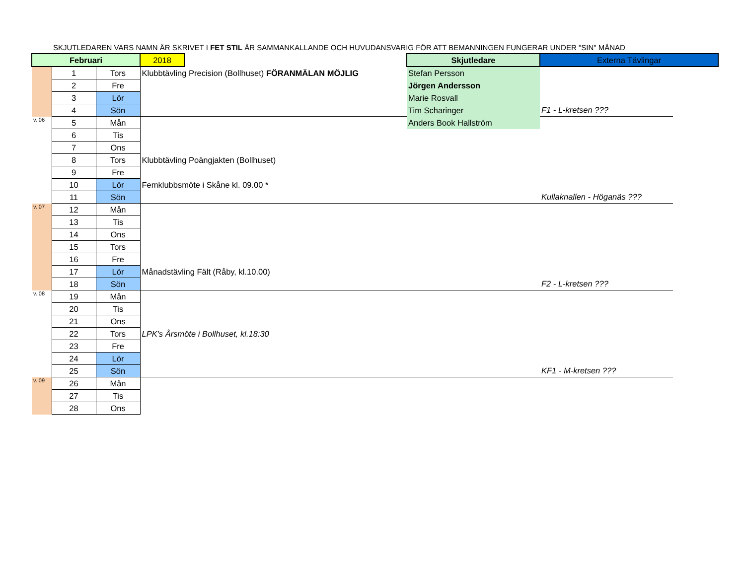SKJUTLEDAREN VARS NAMN ÄR SKRIVET I FET STIL ÄR SAMMANKALLANDE OCH HUVUDANSVARIG FÖR ATT BEMANNINGEN FUNGERAR UNDER "SIN" MÅNAD
| Februari | | | 2018 | | Skjutledare | Externa Tävlingar | |
| | 1 | Tors | Klubbtävling Precision (Bollhuset) FÖRANMÄLAN MÖJLIG | | Stefan Persson | | |
| | 2 | Fre | | | Jörgen Andersson | | |
| | 3 | Lör | | | Marie Rosvall | | |
| | 4 | Sön | | | Tim Scharinger | F1 - L-kretsen ??? | |
| v. 06 | 5 | Mån | | | Anders Book Hallström | | |
| | 6 | Tis | | | | | |
| | 7 | Ons | | | | | |
| | 8 | Tors | Klubbtävling Poängjakten (Bollhuset) | | | | |
| | 9 | Fre | | | | | |
| | 10 | Lör | Femklubbsmöte i Skåne kl. 09.00 * | | | | |
| | 11 | Sön | | | | Kullaknallen - Höganäs ??? | |
| v. 07 | 12 | Mån | | | | | |
| | 13 | Tis | | | | | |
| | 14 | Ons | | | | | |
| | 15 | Tors | | | | | |
| | 16 | Fre | | | | | |
| | 17 | Lör | Månadstävling Fält (Råby, kl.10.00) | | | | |
| | 18 | Sön | | | | F2 - L-kretsen ??? | |
| v. 08 | 19 | Mån | | | | | |
| | 20 | Tis | | | | | |
| | 21 | Ons | | | | | |
| | 22 | Tors | LPK's Årsmöte i Bollhuset, kl.18:30 | | | | |
| | 23 | Fre | | | | | |
| | 24 | Lör | | | | | |
| | 25 | Sön | | | | KF1 - M-kretsen ??? | |
| v. 09 | 26 | Mån | | | | | |
| | 27 | Tis | | | | | |
| | 28 | Ons | | | | | |